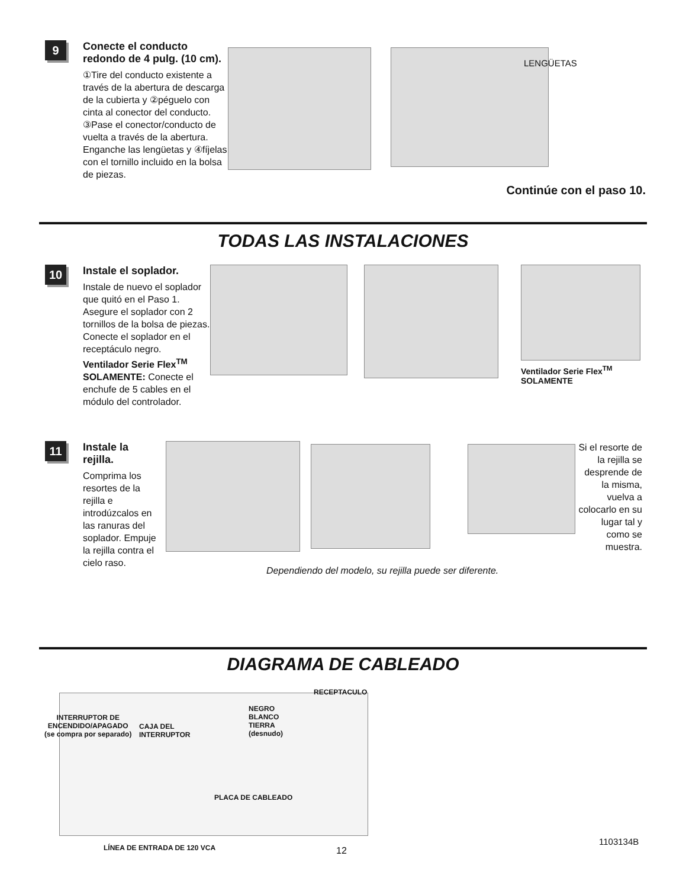9
Conecte el conducto redondo de 4 pulg. (10 cm).
①Tire del conducto existente a través de la abertura de descarga de la cubierta y ②péguelo con cinta al conector del conducto. ③Pase el conector/conducto de vuelta a través de la abertura. Enganche las lengüetas y ④fíjelas con el tornillo incluido en la bolsa de piezas.
LENGÜETAS
Continúe con el paso 10.
TODAS LAS INSTALACIONES
10
Instale el soplador.
Instale de nuevo el soplador que quitó en el Paso 1. Asegure el soplador con 2 tornillos de la bolsa de piezas. Conecte el soplador en el receptáculo negro.
Ventilador Serie Flex<sup>TM</sup> SOLAMENTE: Conecte el enchufe de 5 cables en el módulo del controlador.
Ventilador Serie Flex<sup>TM</sup>
SOLAMENTE
11
Instale la rejilla.
Comprima los resortes de la rejilla e introdúzcalos en las ranuras del soplador. Empuje la rejilla contra el cielo raso.
Si el resorte de la rejilla se desprende de la misma, vuelva a colocarlo en su lugar tal y como se muestra.
Dependiendo del modelo, su rejilla puede ser diferente.
DIAGRAMA DE CABLEADO
RECEPTACULO
NEGRO
BLANCO
TIERRA
(desnudo)
INTERRUPTOR DE
ENCENDIDO/APAGADO
(se compra por separado)
CAJA DEL
INTERRUPTOR
PLACA DE CABLEADO
LÍNEA DE ENTRADA DE 120 VCA 12
1103134B